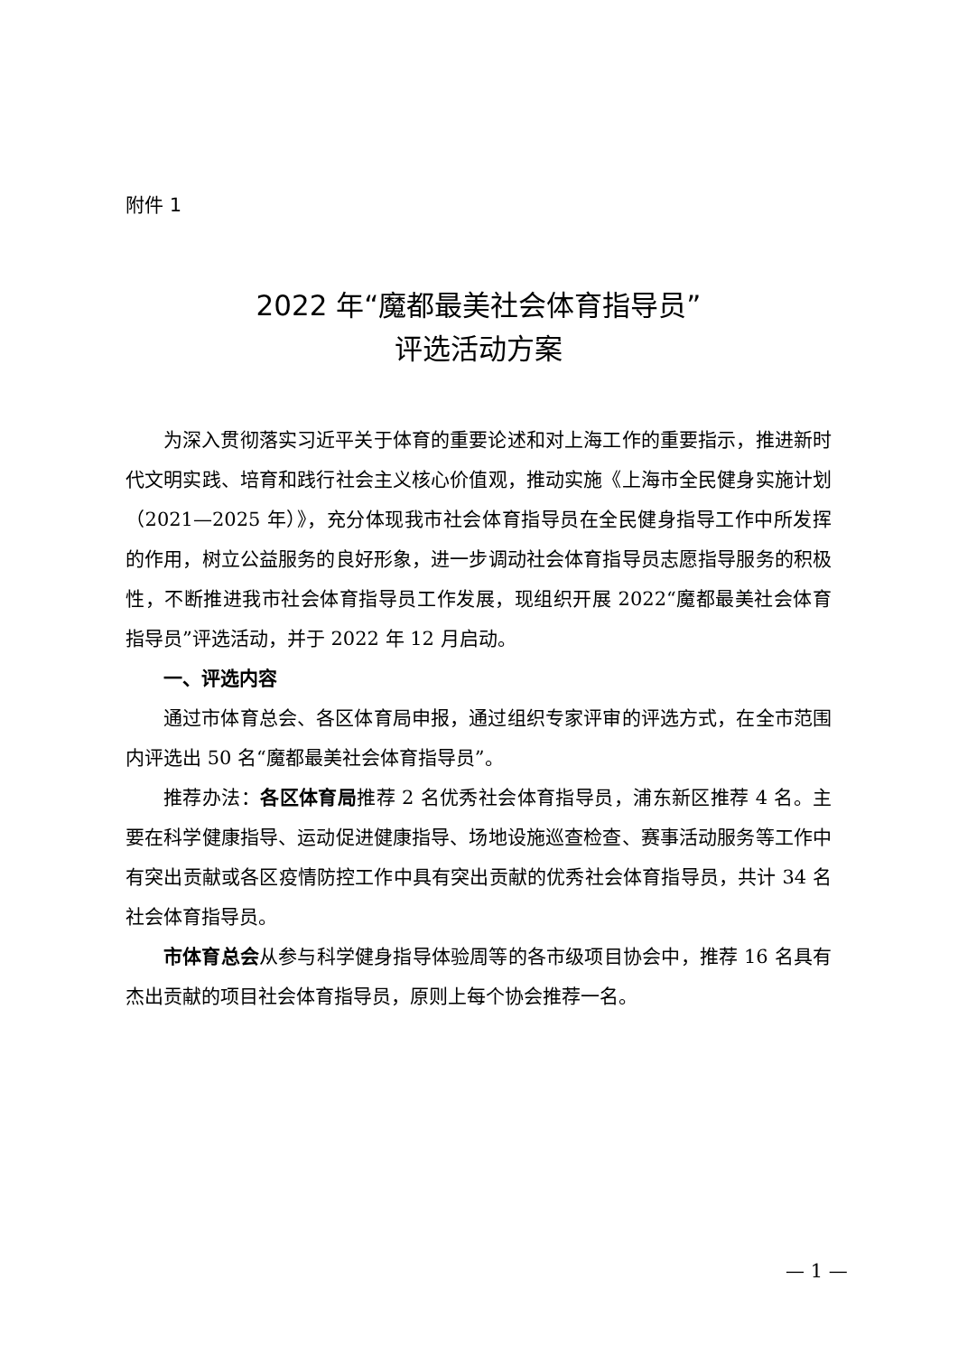附件 1
2022 年“魔都最美社会体育指导员”
评选活动方案
为深入贯彻落实习近平关于体育的重要论述和对上海工作的重要指示，推进新时代文明实践、培育和践行社会主义核心价值观，推动实施《上海市全民健身实施计划（2021—2025 年）》，充分体现我市社会体育指导员在全民健身指导工作中所发挥的作用，树立公益服务的良好形象，进一步调动社会体育指导员志愿指导服务的积极性，不断推进我市社会体育指导员工作发展，现组织开展 2022“魔都最美社会体育指导员”评选活动，并于 2022 年 12 月启动。
一、评选内容
通过市体育总会、各区体育局申报，通过组织专家评审的评选方式，在全市范围内评选出 50 名“魔都最美社会体育指导员”。
推荐办法：各区体育局推荐 2 名优秀社会体育指导员，浦东新区推荐 4 名。主要在科学健康指导、运动促进健康指导、场地设施巡查检查、赛事活动服务等工作中有突出贡献或各区疫情防控工作中具有突出贡献的优秀社会体育指导员，共计 34 名社会体育指导员。
市体育总会从参与科学健身指导体验周等的各市级项目协会中，推荐 16 名具有杰出贡献的项目社会体育指导员，原则上每个协会推荐一名。
— 1 —